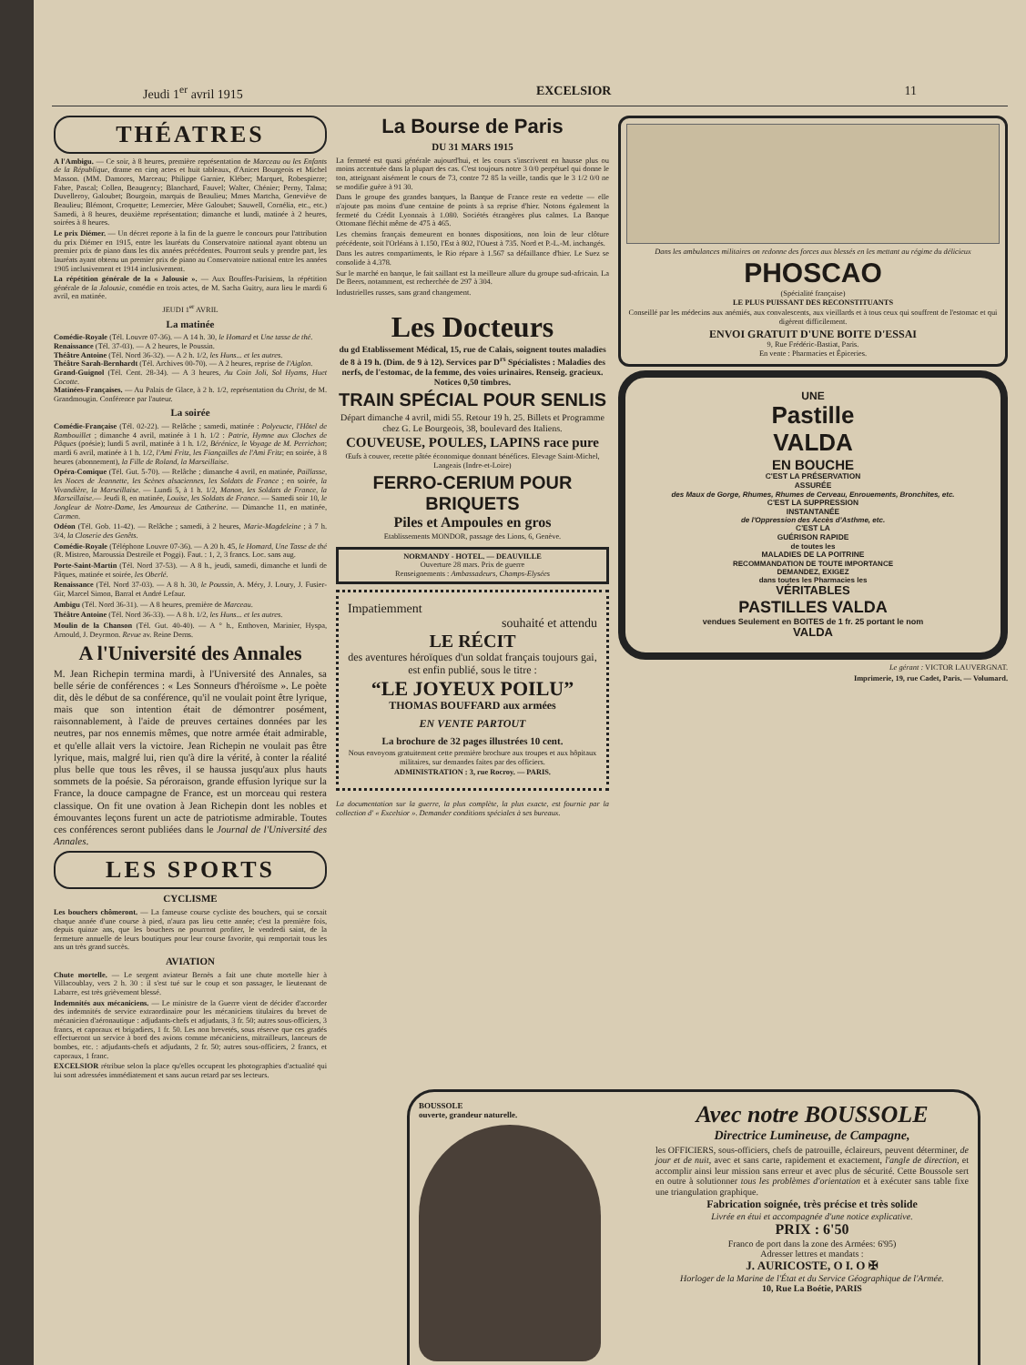Jeudi 1<sup>er</sup> avril 1915 EXCELSIOR 11
THÉATRES
A l'Ambigu. — Ce soir, à 8 heures, première représentation de Marceau ou les Enfants de la République, drame en cinq actes et huit tableaux, d'Anicet Bourgeois et Michel Masson. (MM. Damores, Marceau; Philippe Garnier, Kléber; Marquet, Robespierre; Fabre, Pascal; Collen, Beaugency; Blanchard, Fauvel; Walter, Chénier; Perny, Talma; Duvelleroy, Galoubet; Bourgoin, marquis de Beaulieu; Mmes Martcha, Geneviève de Beaulieu; Blémont, Croquette; Lemercier, Mère Galoubet; Sauwell, Cornélia, etc., etc.) Samedi, à 8 heures, deuxième représentation; dimanche et lundi, matinée à 2 heures, soirées à 8 heures.
Le prix Diémer. — Un décret reporte à la fin de la guerre le concours pour l'attribution du prix Diémer en 1915, entre les lauréats du Conservatoire national ayant obtenu un premier prix de piano dans les dix années précédentes. Pourront seuls y prendre part, les lauréats ayant obtenu un premier prix de piano au Conservatoire national entre les années 1905 inclusivement et 1914 inclusivement.
La répétition générale de la « Jalousie ». — Aux Bouffes-Parisiens, la répétition générale de la Jalousie, comédie en trois actes, de M. Sacha Guitry, aura lieu le mardi 6 avril, en matinée.
JEUDI 1<sup>er</sup> AVRIL
La matinée
Comédie-Royale (Tél. Louvre 07-36). — A 14 h. 30, le Homard et Une tasse de thé.
Renaissance (Tél. 37-03). — A 2 heures, le Poussin.
Théâtre Antoine (Tél. Nord 36-32). — A 2 h. 1/2, les Huns... et les autres.
Théâtre Sarah-Bernhardt (Tél. Archives 00-70). — A 2 heures, reprise de l'Aiglon.
Grand-Guignol (Tél. Cent. 28-34). — A 3 heures, Au Coin Joli, Sol Hyams, Huet Cocotte.
Matinées-Françaises. — Au Palais de Glace, à 2 h. 1/2, représentation du Christ, de M. Grandmougin. Conférence par l'auteur.
La soirée
Comédie-Française (Tél. 02-22). — Relâche ; samedi, matinée : Polyeucte, l'Hôtel de Rambouillet ; dimanche 4 avril, matinée à 1 h. 1/2 : Patrie, Hymne aux Cloches de Pâques (poésie); lundi 5 avril, matinée à 1 h. 1/2, Bérénice, le Voyage de M. Perrichon; mardi 6 avril, matinée à 1 h. 1/2, l'Ami Fritz, les Fiançailles de l'Ami Fritz; en soirée, à 8 heures (abonnement), la Fille de Roland, la Marseillaise.
Opéra-Comique (Tél. Gut. 5-70). — Relâche ; dimanche 4 avril, en matinée, Paillasse, les Noces de Jeannette, les Scènes alsaciennes, les Soldats de France ; en soirée, la Vivandière, la Marseillaise. — Lundi 5, à 1 h. 1/2, Manon, les Soldats de France, la Marseillaise.— Jeudi 8, en matinée, Louise, les Soldats de France. — Samedi soir 10, le Jongleur de Notre-Dame, les Amoureux de Catherine. — Dimanche 11, en matinée, Carmen.
Odéon (Tél. Gob. 11-42). — Relâche ; samedi, à 2 heures, Marie-Magdeleine ; à 7 h. 3/4, la Closerie des Genêts.
Comédie-Royale (Téléphone Louvre 07-36). — A 20 h. 45, le Homard, Une Tasse de thé (R. Mistreo, Maroussia Destreile et Poggi). Faut. : 1, 2, 3 francs. Loc. sans aug.
Porte-Saint-Martin (Tél. Nord 37-53). — A 8 h., jeudi, samedi, dimanche et lundi de Pâques, matinée et soirée, les Oberlé.
Renaissance (Tél. Nord 37-03). — A 8 h. 30, le Poussin, A. Méry, J. Loury, J. Fusier-Gir, Marcel Simon, Barral et André Lefaur.
Ambigu (Tél. Nord 36-31). — A 8 heures, première de Marceau.
Théâtre Antoine (Tél. Nord 36-33). — A 8 h. 1/2, les Huns... et les autres.
Moulin de la Chanson (Tél. Gut. 40-40). — A ° h., Enthoven, Marinier, Hyspa, Arnould, J. Deyrmon. Revue av. Reine Derns.
A l'Université des Annales
M. Jean Richepin termina mardi, à l'Université des Annales, sa belle série de conférences : « Les Sonneurs d'héroïsme ». Le poète dit, dès le début de sa conférence, qu'il ne voulait point être lyrique, mais que son intention était de démontrer posément, raisonnablement, à l'aide de preuves certaines données par les neutres, par nos ennemis mêmes, que notre armée était admirable, et qu'elle allait vers la victoire. Jean Richepin ne voulait pas être lyrique, mais, malgré lui, rien qu'à dire la vérité, à conter la réalité plus belle que tous les rêves, il se haussa jusqu'aux plus hauts sommets de la poésie. Sa péroraison, grande effusion lyrique sur la France, la douce campagne de France, est un morceau qui restera classique. On fit une ovation à Jean Richepin dont les nobles et émouvantes leçons furent un acte de patriotisme admirable. Toutes ces conférences seront publiées dans le Journal de l'Université des Annales.
LES SPORTS
CYCLISME
Les bouchers chômeront. — La fameuse course cycliste des bouchers, qui se corsait chaque année d'une course à pied, n'aura pas lieu cette année; c'est la première fois, depuis quinze ans, que les bouchers ne pourront profiter, le vendredi saint, de la fermeture annuelle de leurs boutiques pour leur course favorite, qui remportait tous les ans un très grand succès.
AVIATION
Chute mortelle. — Le sergent aviateur Bernès a fait une chute mortelle hier à Villacoublay, vers 2 h. 30 : il s'est tué sur le coup et son passager, le lieutenant de Labarre, est très grièvement blessé.
Indemnités aux mécaniciens. — Le ministre de la Guerre vient de décider d'accorder des indemnités de service extraordinaire pour les mécaniciens titulaires du brevet de mécanicien d'aéronautique : adjudants-chefs et adjudants, 3 fr. 50; autres sous-officiers, 3 francs, et caporaux et brigadiers, 1 fr. 50. Les non brevetés, sous réserve que ces gradés effectueront un service à bord des avions comme mécaniciens, mitrailleurs, lanceurs de bombes, etc. : adjudants-chefs et adjudants, 2 fr. 50; autres sous-officiers, 2 francs, et caporaux, 1 franc.
EXCELSIOR rétribue selon la place qu'elles occupent les photographies d'actualité qui lui sont adressées immédiatement et sans aucun retard par ses lecteurs.
La Bourse de Paris
DU 31 MARS 1915
La fermeté est quasi générale aujourd'hui, et les cours s'inscrivent en hausse plus ou moins accentuée dans la plupart des cas. C'est toujours notre 3 0/0 perpétuel qui donne le ton, atteignant aisément le cours de 73, contre 72 85 la veille, tandis que le 3 1/2 0/0 ne se modifie guère à 91 30.
Dans le groupe des grandes banques, la Banque de France reste en vedette — elle n'ajoute pas moins d'une centaine de points à sa reprise d'hier. Notons également la fermeté du Crédit Lyonnais à 1.080. Sociétés étrangères plus calmes. La Banque Ottomane fléchit même de 475 à 465.
Les chemins français demeurent en bonnes dispositions, non loin de leur clôture précédente, soit l'Orléans à 1.150, l'Est à 802, l'Ouest à 735. Nord et P.-L.-M. inchangés.
Dans les autres compartiments, le Rio répare à 1.567 sa défaillance d'hier. Le Suez se consolide à 4.378.
Sur le marché en banque, le fait saillant est la meilleure allure du groupe sud-africain. La De Beers, notamment, est recherchée de 297 à 304.
Industrielles russes, sans grand changement.
Les Docteurs
du gd Etablissement Médical, 15, rue de Calais, soignent toutes maladies de 8 à 19 h. (Dim. de 9 à 12). Services par D<sup>rs</sup> Spécialistes : Maladies des nerfs, de l'estomac, de la femme, des voies urinaires. Renseig. gracieux. Notices 0,50 timbres.
TRAIN SPÉCIAL POUR SENLIS
Départ dimanche 4 avril, midi 55. Retour 19 h. 25. Billets et Programme chez G. Le Bourgeois, 38, boulevard des Italiens.
COUVEUSE, POULES, LAPINS race pure
Œufs à couver, recette pâtée économique donnant bénéfices. Elevage Saint-Michel, Langeais (Indre-et-Loire)
FERRO-CERIUM POUR BRIQUETS
Piles et Ampoules en gros
Etablissements MONDOR, passage des Lions, 6, Genève.
NORMANDY - HOTEL. — DEAUVILLE
Ouverture 28 mars. Prix de guerre
Renseignements : Ambassadeurs, Champs-Elysées
Impatiemment
souhaité et attendu
LE RÉCIT
des aventures héroïques d'un soldat français toujours gai, est enfin publié, sous le titre :
“LE JOYEUX POILU”
THOMAS BOUFFARD aux armées
EN VENTE PARTOUT
La brochure de 32 pages illustrées 10 cent.
Nous envoyons gratuitement cette première brochure aux troupes et aux hôpitaux militaires, sur demandes faites par des officiers.
ADMINISTRATION : 3, rue Rocroy. — PARIS.
La documentation sur la guerre, la plus complète, la plus exacte, est fournie par la collection d' « Excelsior ». Demander conditions spéciales à ses bureaux.
Dans les ambulances militaires on redonne des forces aux blessés en les mettant au régime du délicieux
PHOSCAO
(Spécialité française)
LE PLUS PUISSANT DES RECONSTITUANTS
Conseillé par les médecins aux anémiés, aux convalescents, aux vieillards et à tous ceux qui souffrent de l'estomac et qui digèrent difficilement.
ENVOI GRATUIT D'UNE BOITE D'ESSAI
9, Rue Frédéric-Bastiat, Paris.
En vente : Pharmacies et Épiceries.
UNE
Pastille
VALDA
EN BOUCHE
C'EST LA PRÉSERVATION
ASSURÉE
des Maux de Gorge, Rhumes, Rhumes de Cerveau, Enrouements, Bronchites, etc.
C'EST LA SUPPRESSION
INSTANTANÉE
de l'Oppression des Accès d'Asthme, etc.
C'EST LA
GUÉRISON RAPIDE
de toutes les
MALADIES DE LA POITRINE
RECOMMANDATION DE TOUTE IMPORTANCE
DEMANDEZ, EXIGEZ
dans toutes les Pharmacies les
VÉRITABLES
PASTILLES VALDA
vendues Seulement en BOITES de 1 fr. 25 portant le nom
VALDA
Le gérant : VICTOR LAUVERGNAT.
Imprimerie, 19, rue Cadet, Paris. — Volumard.
BOUSSOLE
ouverte, grandeur naturelle.
Avec notre BOUSSOLE
Directrice Lumineuse, de Campagne,
les OFFICIERS, sous-officiers, chefs de patrouille, éclaireurs, peuvent déterminer, de jour et de nuit, avec et sans carte, rapidement et exactement, l'angle de direction, et accomplir ainsi leur mission sans erreur et avec plus de sécurité. Cette Boussole sert en outre à solutionner tous les problèmes d'orientation et à exécuter sans table fixe une triangulation graphique.
Fabrication soignée, très précise et très solide
Livrée en étui et accompagnée d'une notice explicative.
PRIX : 6'50
Franco de port dans la zone des Armées: 6'95)
Adresser lettres et mandats :
J. AURICOSTE, O I. O ✠
Horloger de la Marine de l'État et du Service Géographique de l'Armée.
10, Rue La Boétie, PARIS